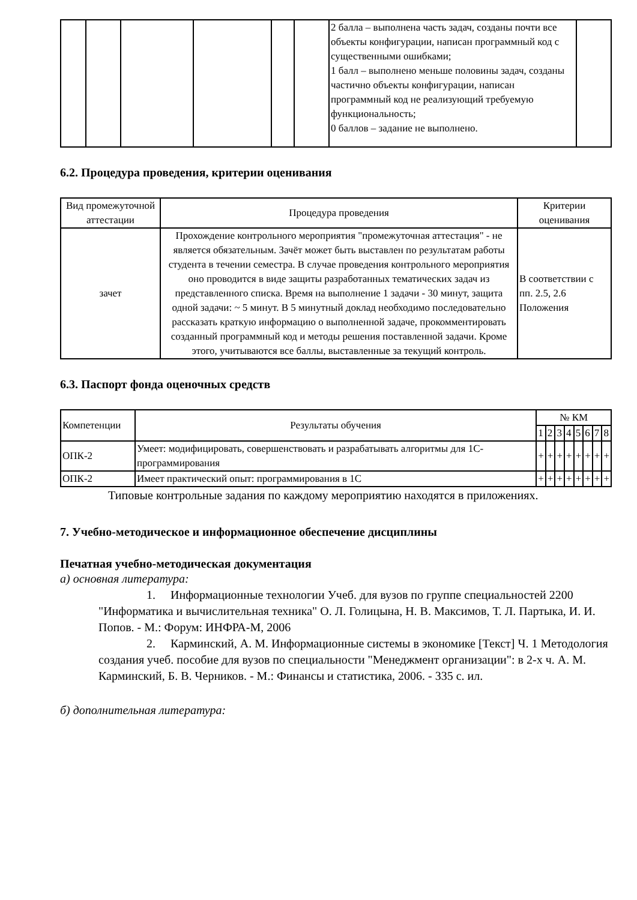| | | | | | | 2 балла – выполнена часть задач, созданы почти все объекты конфигурации, написан программный код с существенными ошибками; 1 балл – выполнено меньше половины задач, созданы частично объекты конфигурации, написан программный код не реализующий требуемую функциональность; 0 баллов – задание не выполнено. | |
6.2. Процедура проведения, критерии оценивания
| Вид промежуточной аттестации | Процедура проведения | Критерии оценивания |
| --- | --- | --- |
| зачет | Прохождение контрольного мероприятия "промежуточная аттестация" - не является обязательным. Зачёт может быть выставлен по результатам работы студента в течении семестра. В случае проведения контрольного мероприятия оно проводится в виде защиты разработанных тематических задач из представленного списка. Время на выполнение 1 задачи - 30 минут, защита одной задачи: ~ 5 минут. В 5 минутный доклад необходимо последовательно рассказать краткую информацию о выполненной задаче, прокомментировать созданный программный код и методы решения поставленной задачи. Кроме этого, учитываются все баллы, выставленные за текущий контроль. | В соответствии с пп. 2.5, 2.6 Положения |
6.3. Паспорт фонда оценочных средств
| Компетенции | Результаты обучения | № КМ | | | | | | | |
| --- | --- | --- | --- | --- | --- | --- | --- | --- | --- |
| | | 1 | 2 | 3 | 4 | 5 | 6 | 7 | 8 |
| ОПК-2 | Умеет: модифицировать, совершенствовать и разрабатывать алгоритмы для 1С-программирования | + | + | + | + | + | + | + | + |
| ОПК-2 | Имеет практический опыт: программирования в 1С | + | + | + | + | + | + | + | + |
Типовые контрольные задания по каждому мероприятию находятся в приложениях.
7. Учебно-методическое и информационное обеспечение дисциплины
Печатная учебно-методическая документация
а) основная литература:
1. Информационные технологии Учеб. для вузов по группе специальностей 2200 "Информатика и вычислительная техника" О. Л. Голицына, Н. В. Максимов, Т. Л. Партыка, И. И. Попов. - М.: Форум: ИНФРА-М, 2006
2. Карминский, А. М. Информационные системы в экономике [Текст] Ч. 1 Методология создания учеб. пособие для вузов по специальности "Менеджмент организации": в 2-х ч. А. М. Карминский, Б. В. Черников. - М.: Финансы и статистика, 2006. - 335 с. ил.
б) дополнительная литература: